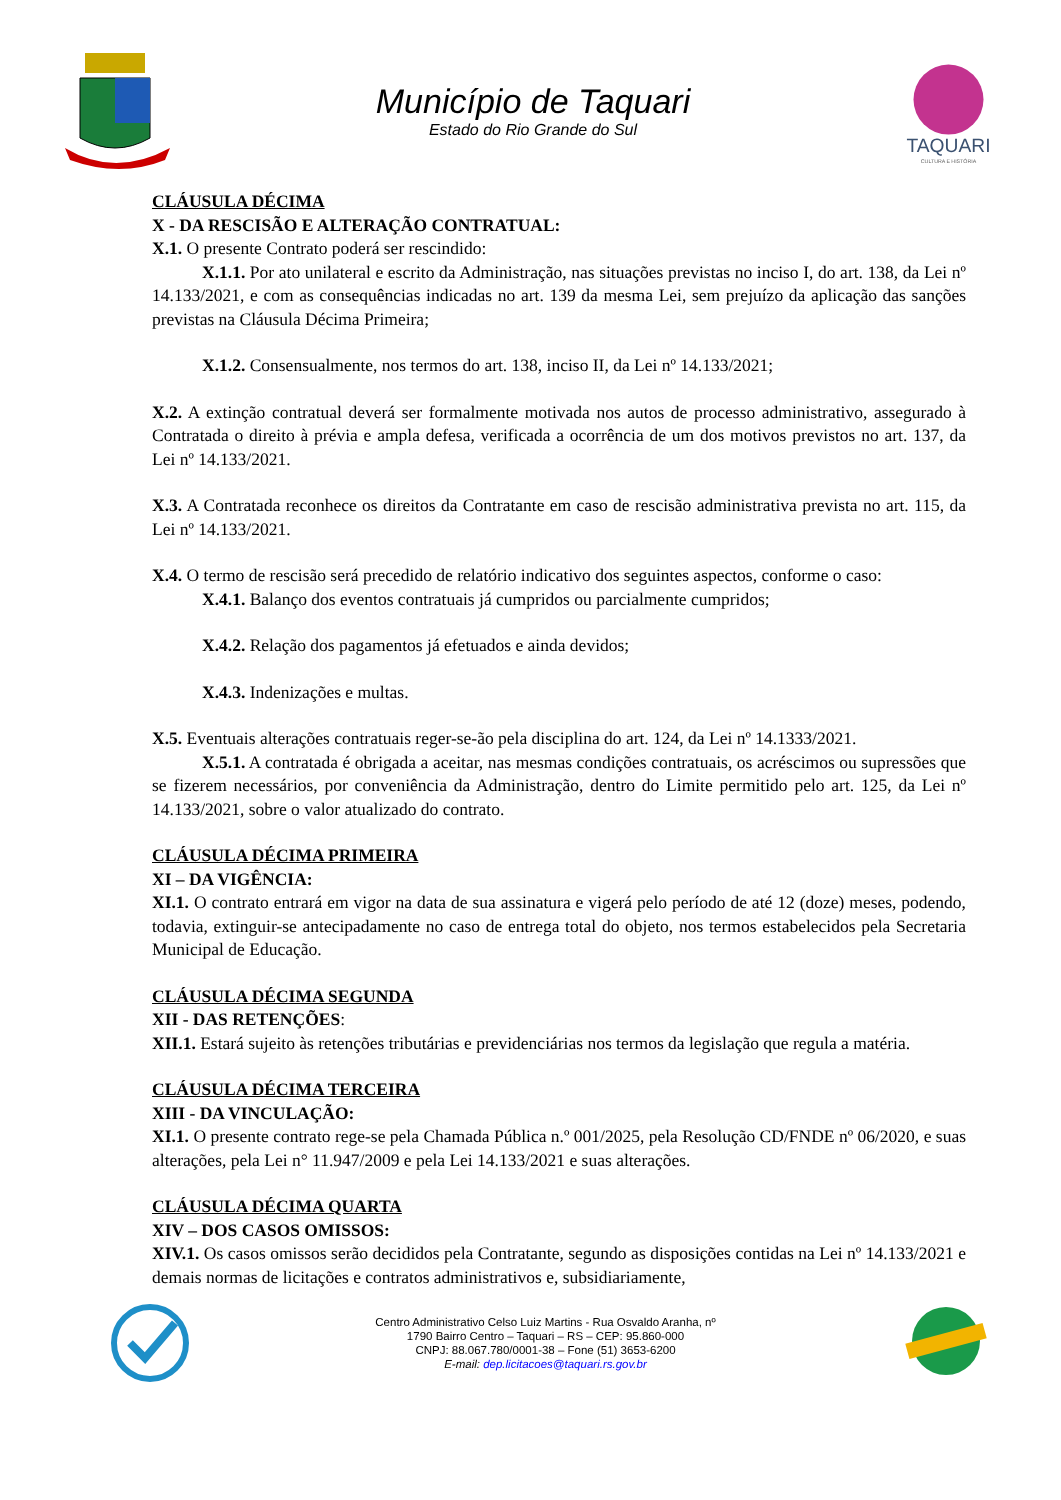Município de Taquari
Estado do Rio Grande do Sul
TAQUARI
CULTURA E HISTÓRIA
CLÁUSULA DÉCIMA
X - DA RESCISÃO E ALTERAÇÃO CONTRATUAL:
X.1. O presente Contrato poderá ser rescindido:
X.1.1. Por ato unilateral e escrito da Administração, nas situações previstas no inciso I, do art. 138, da Lei nº 14.133/2021, e com as consequências indicadas no art. 139 da mesma Lei, sem prejuízo da aplicação das sanções previstas na Cláusula Décima Primeira;
X.1.2. Consensualmente, nos termos do art. 138, inciso II, da Lei nº 14.133/2021;
X.2. A extinção contratual deverá ser formalmente motivada nos autos de processo administrativo, assegurado à Contratada o direito à prévia e ampla defesa, verificada a ocorrência de um dos motivos previstos no art. 137, da Lei nº 14.133/2021.
X.3. A Contratada reconhece os direitos da Contratante em caso de rescisão administrativa prevista no art. 115, da Lei nº 14.133/2021.
X.4. O termo de rescisão será precedido de relatório indicativo dos seguintes aspectos, conforme o caso:
X.4.1. Balanço dos eventos contratuais já cumpridos ou parcialmente cumpridos;
X.4.2. Relação dos pagamentos já efetuados e ainda devidos;
X.4.3. Indenizações e multas.
X.5. Eventuais alterações contratuais reger-se-ão pela disciplina do art. 124, da Lei nº 14.1333/2021.
X.5.1. A contratada é obrigada a aceitar, nas mesmas condições contratuais, os acréscimos ou supressões que se fizerem necessários, por conveniência da Administração, dentro do Limite permitido pelo art. 125, da Lei nº 14.133/2021, sobre o valor atualizado do contrato.
CLÁUSULA DÉCIMA PRIMEIRA
XI – DA VIGÊNCIA:
XI.1. O contrato entrará em vigor na data de sua assinatura e vigerá pelo período de até 12 (doze) meses, podendo, todavia, extinguir-se antecipadamente no caso de entrega total do objeto, nos termos estabelecidos pela Secretaria Municipal de Educação.
CLÁUSULA DÉCIMA SEGUNDA
XII - DAS RETENÇÕES:
XII.1. Estará sujeito às retenções tributárias e previdenciárias nos termos da legislação que regula a matéria.
CLÁUSULA DÉCIMA TERCEIRA
XIII - DA VINCULAÇÃO:
XI.1. O presente contrato rege-se pela Chamada Pública n.º 001/2025, pela Resolução CD/FNDE nº 06/2020, e suas alterações, pela Lei n° 11.947/2009 e pela Lei 14.133/2021 e suas alterações.
CLÁUSULA DÉCIMA QUARTA
XIV – DOS CASOS OMISSOS:
XIV.1. Os casos omissos serão decididos pela Contratante, segundo as disposições contidas na Lei nº 14.133/2021 e demais normas de licitações e contratos administrativos e, subsidiariamente,
Centro Administrativo Celso Luiz Martins - Rua Osvaldo Aranha, nº
1790 Bairro Centro – Taquari – RS – CEP: 95.860-000
CNPJ: 88.067.780/0001-38 – Fone (51) 3653-6200
E-mail: dep.licitacoes@taquari.rs.gov.br